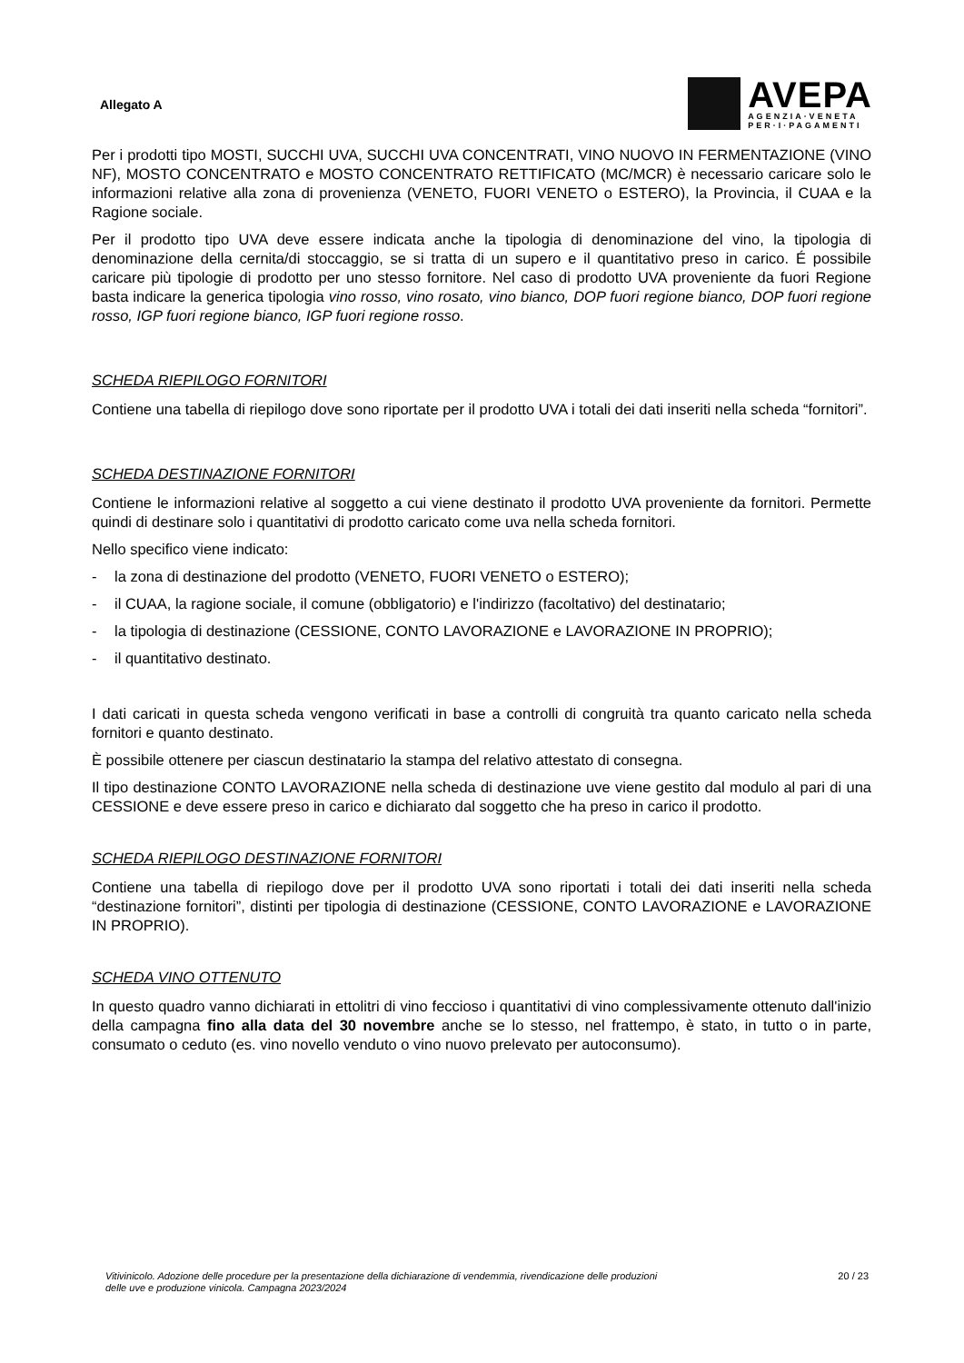Allegato A
AVEPA
AGENZIA·VENETA
PER·I·PAGAMENTI
Per i prodotti tipo MOSTI, SUCCHI UVA, SUCCHI UVA CONCENTRATI, VINO NUOVO IN FERMENTAZIONE (VINO NF), MOSTO CONCENTRATO e MOSTO CONCENTRATO RETTIFICATO (MC/MCR) è necessario caricare solo le informazioni relative alla zona di provenienza (VENETO, FUORI VENETO o ESTERO), la Provincia, il CUAA e la Ragione sociale.
Per il prodotto tipo UVA deve essere indicata anche la tipologia di denominazione del vino, la tipologia di denominazione della cernita/di stoccaggio, se si tratta di un supero e il quantitativo preso in carico. É possibile caricare più tipologie di prodotto per uno stesso fornitore. Nel caso di prodotto UVA proveniente da fuori Regione basta indicare la generica tipologia vino rosso, vino rosato, vino bianco, DOP fuori regione bianco, DOP fuori regione rosso, IGP fuori regione bianco, IGP fuori regione rosso.
SCHEDA RIEPILOGO FORNITORI
Contiene una tabella di riepilogo dove sono riportate per il prodotto UVA i totali dei dati inseriti nella scheda “fornitori”.
SCHEDA DESTINAZIONE FORNITORI
Contiene le informazioni relative al soggetto a cui viene destinato il prodotto UVA proveniente da fornitori. Permette quindi di destinare solo i quantitativi di prodotto caricato come uva nella scheda fornitori.
Nello specifico viene indicato:
- la zona di destinazione del prodotto (VENETO, FUORI VENETO o ESTERO);
- il CUAA, la ragione sociale, il comune (obbligatorio) e l'indirizzo (facoltativo) del destinatario;
- la tipologia di destinazione (CESSIONE, CONTO LAVORAZIONE e LAVORAZIONE IN PROPRIO);
- il quantitativo destinato.
I dati caricati in questa scheda vengono verificati in base a controlli di congruità tra quanto caricato nella scheda fornitori e quanto destinato.
È possibile ottenere per ciascun destinatario la stampa del relativo attestato di consegna.
Il tipo destinazione CONTO LAVORAZIONE nella scheda di destinazione uve viene gestito dal modulo al pari di una CESSIONE e deve essere preso in carico e dichiarato dal soggetto che ha preso in carico il prodotto.
SCHEDA RIEPILOGO DESTINAZIONE FORNITORI
Contiene una tabella di riepilogo dove per il prodotto UVA sono riportati i totali dei dati inseriti nella scheda “destinazione fornitori”, distinti per tipologia di destinazione (CESSIONE, CONTO LAVORAZIONE e LAVORAZIONE IN PROPRIO).
SCHEDA VINO OTTENUTO
In questo quadro vanno dichiarati in ettolitri di vino feccioso i quantitativi di vino complessivamente ottenuto dall'inizio della campagna fino alla data del 30 novembre anche se lo stesso, nel frattempo, è stato, in tutto o in parte, consumato o ceduto (es. vino novello venduto o vino nuovo prelevato per autoconsumo).
Vitivinicolo. Adozione delle procedure per la presentazione della dichiarazione di vendemmia, rivendicazione delle produzioni
delle uve e produzione vinicola. Campagna 2023/2024 20 / 23